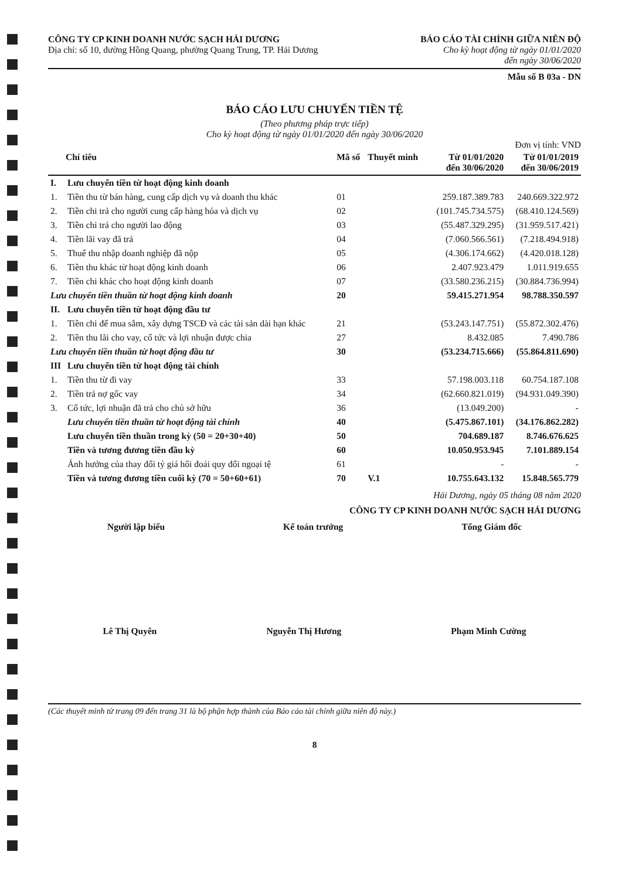CÔNG TY CP KINH DOANH NƯỚC SẠCH HẢI DƯƠNG
Địa chỉ: số 10, đường Hồng Quang, phường Quang Trung, TP. Hải Dương
BÁO CÁO TÀI CHÍNH GIỮA NIÊN ĐỘ
Cho kỳ hoạt động từ ngày 01/01/2020
đến ngày 30/06/2020
Mẫu số B 03a - DN
BÁO CÁO LƯU CHUYỂN TIỀN TỆ
(Theo phương pháp trực tiếp)
Cho kỳ hoạt động từ ngày 01/01/2020 đến ngày 30/06/2020
Đơn vị tính: VND
| Chỉ tiêu | | Mã số | Thuyết minh | Từ 01/01/2020 đến 30/06/2020 | Từ 01/01/2019 đến 30/06/2019 |
| --- | --- | --- | --- | --- | --- |
| I. | Lưu chuyển tiền từ hoạt động kinh doanh | | | | |
| 1. | Tiền thu từ bán hàng, cung cấp dịch vụ và doanh thu khác | 01 | | 259.187.389.783 | 240.669.322.972 |
| 2. | Tiền chi trả cho người cung cấp hàng hóa và dịch vụ | 02 | | (101.745.734.575) | (68.410.124.569) |
| 3. | Tiền chi trả cho người lao động | 03 | | (55.487.329.295) | (31.959.517.421) |
| 4. | Tiền lãi vay đã trả | 04 | | (7.060.566.561) | (7.218.494.918) |
| 5. | Thuế thu nhập doanh nghiệp đã nộp | 05 | | (4.306.174.662) | (4.420.018.128) |
| 6. | Tiền thu khác từ hoạt động kinh doanh | 06 | | 2.407.923.479 | 1.011.919.655 |
| 7. | Tiền chi khác cho hoạt động kinh doanh | 07 | | (33.580.236.215) | (30.884.736.994) |
| Lưu chuyển tiền thuần từ hoạt động kinh doanh | | 20 | | 59.415.271.954 | 98.788.350.597 |
| II. | Lưu chuyển tiền từ hoạt động đầu tư | | | | |
| 1. | Tiền chi để mua sắm, xây dựng TSCĐ và các tài sản dài hạn khác | 21 | | (53.243.147.751) | (55.872.302.476) |
| 2. | Tiền thu lãi cho vay, cổ tức và lợi nhuận được chia | 27 | | 8.432.085 | 7.490.786 |
| Lưu chuyển tiền thuần từ hoạt động đầu tư | | 30 | | (53.234.715.666) | (55.864.811.690) |
| III | Lưu chuyển tiền từ hoạt động tài chính | | | | |
| 1. | Tiền thu từ đi vay | 33 | | 57.198.003.118 | 60.754.187.108 |
| 2. | Tiền trả nợ gốc vay | 34 | | (62.660.821.019) | (94.931.049.390) |
| 3. | Cổ tức, lợi nhuận đã trả cho chủ sở hữu | 36 | | (13.049.200) | - |
| | Lưu chuyển tiền thuần từ hoạt động tài chính | 40 | | (5.475.867.101) | (34.176.862.282) |
| | Lưu chuyển tiền thuần trong kỳ (50 = 20+30+40) | 50 | | 704.689.187 | 8.746.676.625 |
| | Tiền và tương đương tiền đầu kỳ | 60 | | 10.050.953.945 | 7.101.889.154 |
| | Ảnh hưởng của thay đổi tỷ giá hối đoái quy đổi ngoại tệ | 61 | | - | - |
| | Tiền và tương đương tiền cuối kỳ (70 = 50+60+61) | 70 | V.1 | 10.755.643.132 | 15.848.565.779 |
Hải Dương, ngày 05 tháng 08 năm 2020
CÔNG TY CP KINH DOANH NƯỚC SẠCH HẢI DƯƠNG
Người lập biểu Kế toán trưởng Tổng Giám đốc
Lê Thị Quyên Nguyễn Thị Hương Phạm Minh Cường
(Các thuyết minh từ trang 09 đến trang 31 là bộ phận hợp thành của Báo cáo tài chính giữa niên độ này.)
8